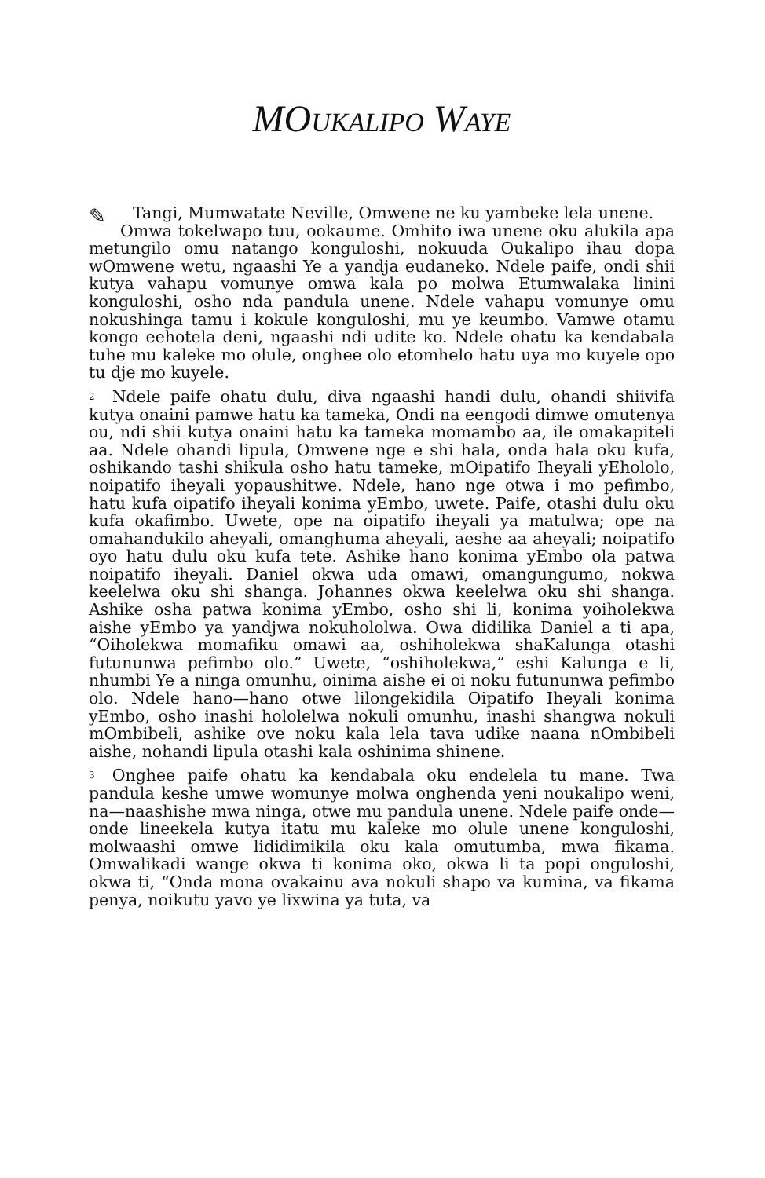MOUKALIPO WAYE
✎ Tangi, Mumwatate Neville, Omwene ne ku yambeke lela unene.
Omwa tokelwapo tuu, ookaume. Omhito iwa unene oku alukila apa metungilo omu natango konguloshi, nokuuda Oukalipo ihau dopa wOmwene wetu, ngaashi Ye a yandja eudaneko. Ndele paife, ondi shii kutya vahapu vomunye omwa kala po molwa Etumwalaka linini konguloshi, osho nda pandula unene. Ndele vahapu vomunye omu nokushinga tamu i kokule konguloshi, mu ye keumbo. Vamwe otamu kongo eehotela deni, ngaashi ndi udite ko. Ndele ohatu ka kendabala tuhe mu kaleke mo olule, onghee olo etomhelo hatu uya mo kuyele opo tu dje mo kuyele.
<sup>2</sup> Ndele paife ohatu dulu, diva ngaashi handi dulu, ohandi shiivifa kutya onaini pamwe hatu ka tameka, Ondi na eengodi dimwe omutenya ou, ndi shii kutya onaini hatu ka tameka momambo aa, ile omakapiteli aa. Ndele ohandi lipula, Omwene nge e shi hala, onda hala oku kufa, oshikando tashi shikula osho hatu tameke, mOipatifo Iheyali yEhololo, noipatifo iheyali yopaushitwe. Ndele, hano nge otwa i mo pefimbo, hatu kufa oipatifo iheyali konima yEmbo, uwete. Paife, otashi dulu oku kufa okafimbo. Uwete, ope na oipatifo iheyali ya matulwa; ope na omahandukilo aheyali, omanghuma aheyali, aeshe aa aheyali; noipatifo oyo hatu dulu oku kufa tete. Ashike hano konima yEmbo ola patwa noipatifo iheyali. Daniel okwa uda omawi, omangungumo, nokwa keelelwa oku shi shanga. Johannes okwa keelelwa oku shi shanga. Ashike osha patwa konima yEmbo, osho shi li, konima yoiholekwa aishe yEmbo ya yandjwa nokuhololwa. Owa didilika Daniel a ti apa, “Oiholekwa momafiku omawi aa, oshiholekwa shaKalunga otashi futununwa pefimbo olo.” Uwete, “oshiholekwa,” eshi Kalunga e li, nhumbi Ye a ninga omunhu, oinima aishe ei oi noku futununwa pefimbo olo. Ndele hano—hano otwe lilongekidila Oipatifo Iheyali konima yEmbo, osho inashi hololelwa nokuli omunhu, inashi shangwa nokuli mOmbibeli, ashike ove noku kala lela tava udike naana nOmbibeli aishe, nohandi lipula otashi kala oshinima shinene.
<sup>3</sup> Onghee paife ohatu ka kendabala oku endelela tu mane. Twa pandula keshe umwe womunye molwa onghenda yeni noukalipo weni, na—naashishe mwa ninga, otwe mu pandula unene. Ndele paife onde—onde lineekela kutya itatu mu kaleke mo olule unene konguloshi, molwaashi omwe lididimikila oku kala omutumba, mwa fikama. Omwalikadi wange okwa ti konima oko, okwa li ta popi onguloshi, okwa ti, “Onda mona ovakainu ava nokuli shapo va kumina, va fikama penya, noikutu yavo ye lixwina ya tuta, va